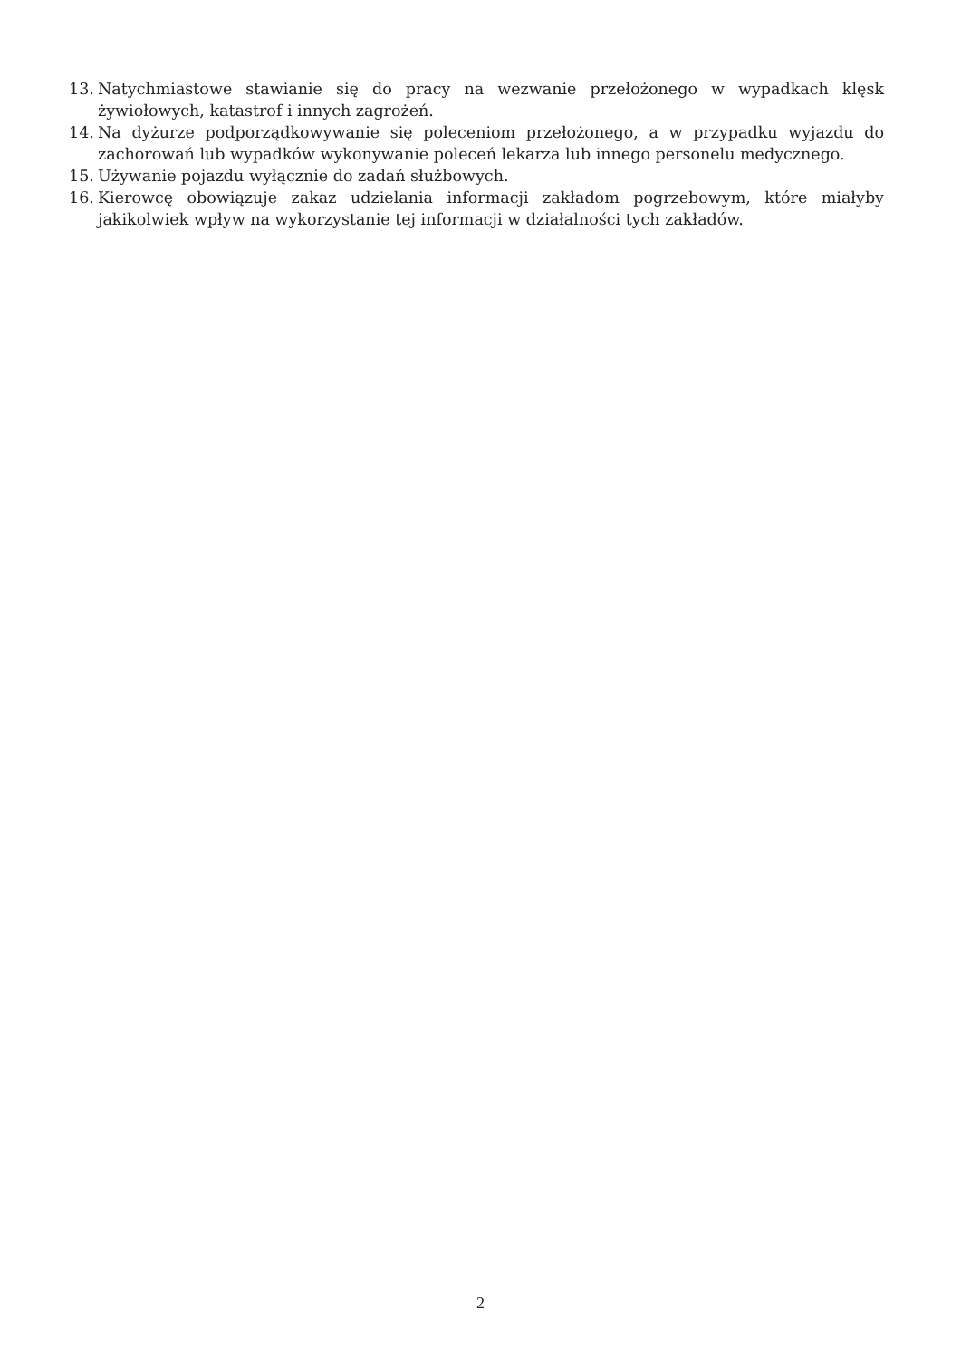13. Natychmiastowe stawianie się do pracy na wezwanie przełożonego w wypadkach klęsk żywiołowych, katastrof i innych zagrożeń.
14. Na dyżurze podporządkowywanie się poleceniom przełożonego, a w przypadku wyjazdu do zachorowań lub wypadków wykonywanie poleceń lekarza lub innego personelu medycznego.
15. Używanie pojazdu wyłącznie do zadań służbowych.
16. Kierowcę obowiązuje zakaz udzielania informacji zakładom pogrzebowym, które miałyby jakikolwiek wpływ na wykorzystanie tej informacji w działalności tych zakładów.
2